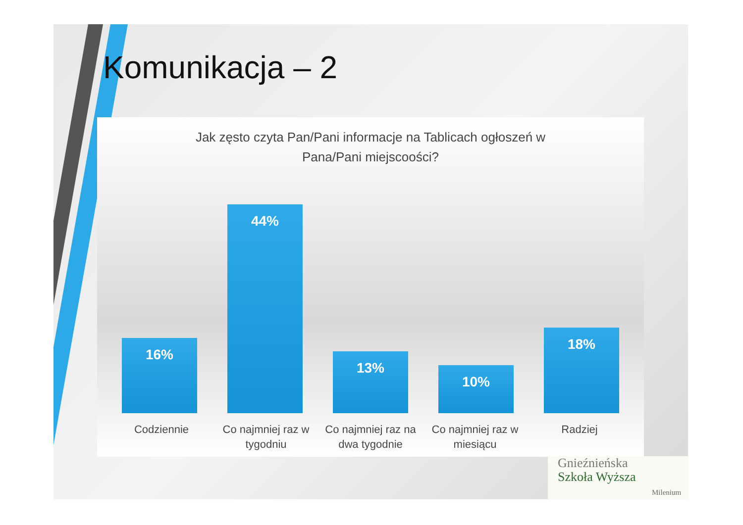Komunikacja – 2
Jak zęsto czyta Pan/Pani informacje na Tablicach ogłoszeń w
Pana/Pani miejscoości?
16%
44%
13%
10%
18%
Codziennie Co najmniej raz w tygodniu
Co najmniej raz na dwa tygodnie
Co najmniej raz w miesiącu
Radziej
Gnieźnieńska
Szkoła Wyższa
Milenium